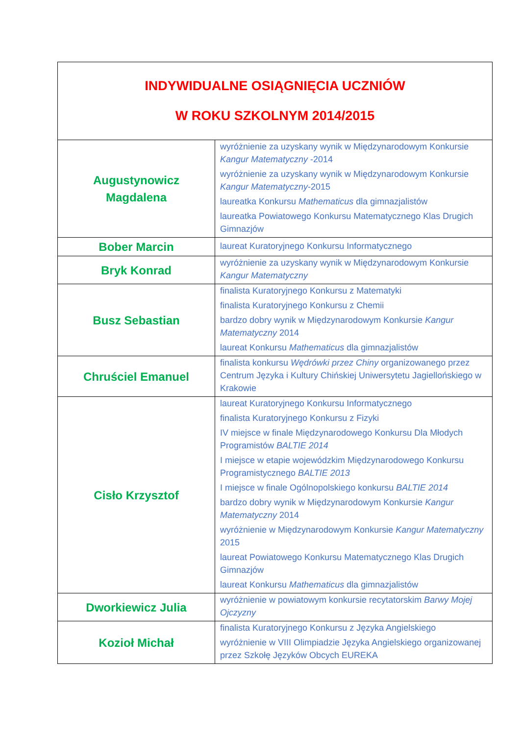| INDYWIDUALNE OSIĄGNIĘCIA UCZNIÓW W ROKU SZKOLNYM 2014/2015 | |
| --- | --- |
| Augustynowicz Magdalena | wyróżnienie za uzyskany wynik w Międzynarodowym Konkursie Kangur Matematyczny -2014 wyróżnienie za uzyskany wynik w Międzynarodowym Konkursie Kangur Matematyczny -2015 laureatka Konkursu Mathematicus dla gimnazjalistów laureatka Powiatowego Konkursu Matematycznego Klas Drugich Gimnazjów |
| Bober Marcin | laureat Kuratoryjnego Konkursu Informatycznego |
| Bryk Konrad | wyróżnienie za uzyskany wynik w Międzynarodowym Konkursie Kangur Matematyczny |
| Busz Sebastian | finalista Kuratoryjnego Konkursu z Matematyki finalista Kuratoryjnego Konkursu z Chemii bardzo dobry wynik w Międzynarodowym Konkursie Kangur Matematyczny 2014 laureat Konkursu Mathematicus dla gimnazjalistów |
| Chruściel Emanuel | finalista konkursu Wędrówki przez Chiny organizowanego przez Centrum Języka i Kultury Chińskiej Uniwersytetu Jagiellońskiego w Krakowie |
| Cisło Krzysztof | laureat Kuratoryjnego Konkursu Informatycznego finalista Kuratoryjnego Konkursu z Fizyki IV miejsce w finale Międzynarodowego Konkursu Dla Młodych Programistów BALTIE 2014 I miejsce w etapie wojewódzkim Międzynarodowego Konkursu Programistycznego BALTIE 2013 I miejsce w finale Ogólnopolskiego konkursu BALTIE 2014 bardzo dobry wynik w Międzynarodowym Konkursie Kangur Matematyczny 2014 wyróżnienie w Międzynarodowym Konkursie Kangur Matematyczny 2015 laureat Powiatowego Konkursu Matematycznego Klas Drugich Gimnazjów laureat Konkursu Mathematicus dla gimnazjalistów |
| Dworkiewicz Julia | wyróżnienie w powiatowym konkursie recytatorskim Barwy Mojej Ojczyzny |
| Kozioł Michał | finalista Kuratoryjnego Konkursu z Języka Angielskiego wyróżnienie w VIII Olimpiadzie Języka Angielskiego organizowanej przez Szkołę Języków Obcych EUREKA |